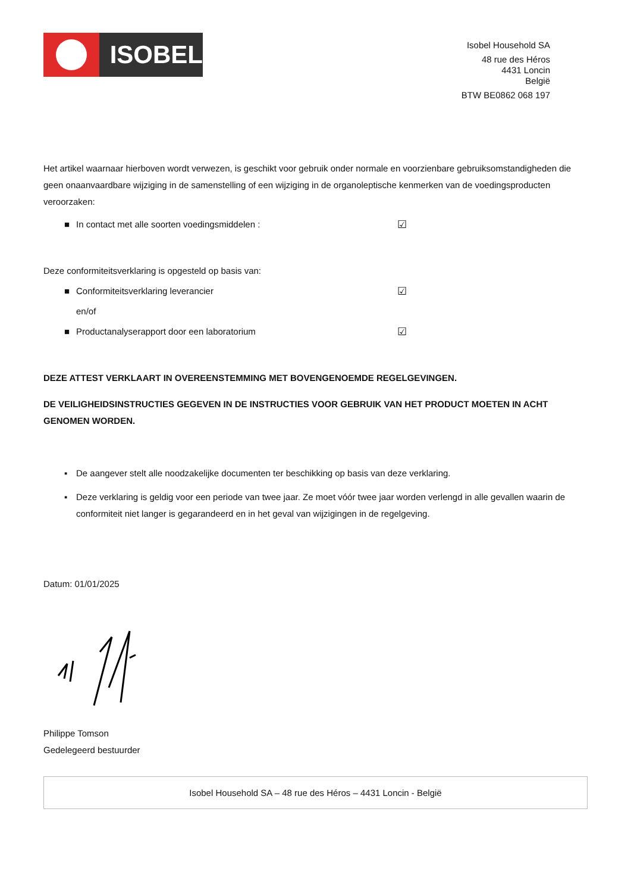ISOBEL
Isobel Household SA
48 rue des Héros
4431 Loncin
België
BTW BE0862 068 197
Het artikel waarnaar hierboven wordt verwezen, is geschikt voor gebruik onder normale en voorzienbare gebruiksomstandigheden die geen onaanvaardbare wijziging in de samenstelling of een wijziging in de organoleptische kenmerken van de voedingsproducten veroorzaken:
■ In contact met alle soorten voedingsmiddelen : ☑
Deze conformiteitsverklaring is opgesteld op basis van:
■ Conformiteitsverklaring leverancier ☑
en/of
■ Productanalyserapport door een laboratorium ☑
DEZE ATTEST VERKLAART IN OVEREENSTEMMING MET BOVENGENOEMDE REGELGEVINGEN.
DE VEILIGHEIDSINSTRUCTIES GEGEVEN IN DE INSTRUCTIES VOOR GEBRUIK VAN HET PRODUCT MOETEN IN ACHT GENOMEN WORDEN.
▪ De aangever stelt alle noodzakelijke documenten ter beschikking op basis van deze verklaring.
▪ Deze verklaring is geldig voor een periode van twee jaar. Ze moet vóór twee jaar worden verlengd in alle gevallen waarin de conformiteit niet langer is gegarandeerd en in het geval van wijzigingen in de regelgeving.
Datum: 01/01/2025
Philippe Tomson
Gedelegeerd bestuurder
Isobel Household SA – 48 rue des Héros – 4431 Loncin - België